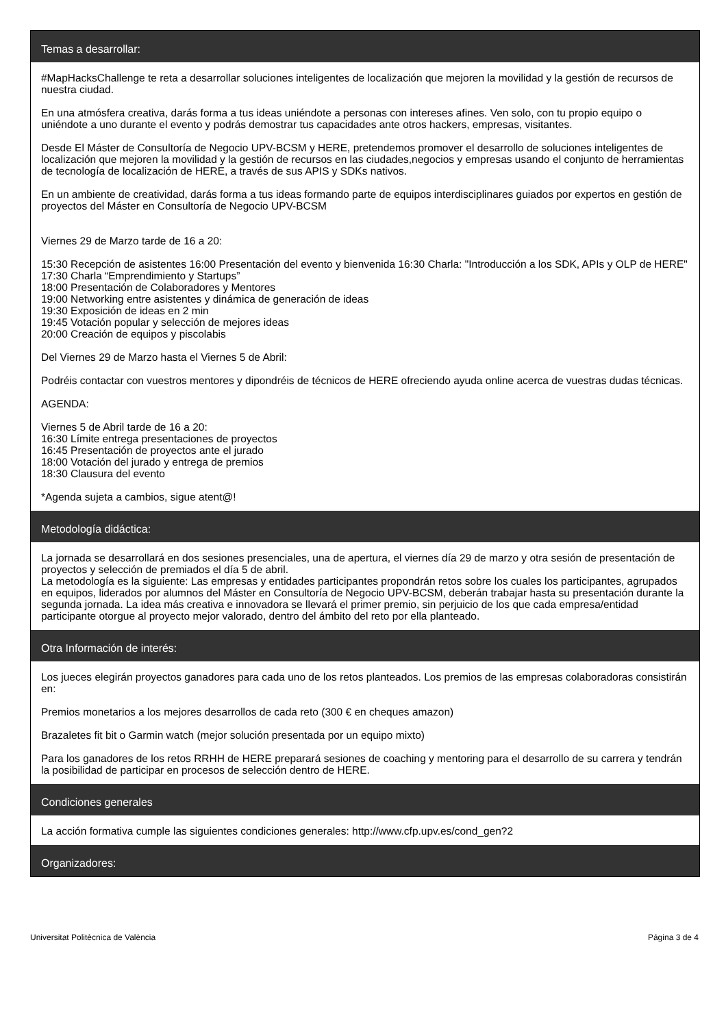Temas a desarrollar:
#MapHacksChallenge te reta a desarrollar soluciones inteligentes de localización que mejoren la movilidad y la gestión de recursos de nuestra ciudad.
En una atmósfera creativa, darás forma a tus ideas uniéndote a personas con intereses afines. Ven solo, con tu propio equipo o uniéndote a uno durante el evento y podrás demostrar tus capacidades ante otros hackers, empresas, visitantes.
Desde El Máster de Consultoría de Negocio UPV-BCSM y HERE, pretendemos promover el desarrollo de soluciones inteligentes de localización que mejoren la movilidad y la gestión de recursos en las ciudades,negocios y empresas usando el conjunto de herramientas de tecnología de localización de HERE, a través de sus APIS y SDKs nativos.
En un ambiente de creatividad, darás forma a tus ideas formando parte de equipos interdisciplinares guiados por expertos en gestión de proyectos del Máster en Consultoría de Negocio UPV-BCSM
Viernes 29 de Marzo tarde de 16 a 20:
15:30 Recepción de asistentes 16:00 Presentación del evento y bienvenida 16:30 Charla: "Introducción a los SDK, APIs y OLP de HERE" 17:30 Charla “Emprendimiento y Startups”
18:00 Presentación de Colaboradores y Mentores
19:00 Networking entre asistentes y dinámica de generación de ideas
19:30 Exposición de ideas en 2 min
19:45 Votación popular y selección de mejores ideas
20:00 Creación de equipos y piscolabis
Del Viernes 29 de Marzo hasta el Viernes 5 de Abril:
Podréis contactar con vuestros mentores y dipondréis de técnicos de HERE ofreciendo ayuda online acerca de vuestras dudas técnicas.
AGENDA:
Viernes 5 de Abril tarde de 16 a 20:
16:30 Límite entrega presentaciones de proyectos
16:45 Presentación de proyectos ante el jurado
18:00 Votación del jurado y entrega de premios
18:30 Clausura del evento
*Agenda sujeta a cambios, sigue atent@!
Metodología didáctica:
La jornada se desarrollará en dos sesiones presenciales, una de apertura, el viernes día 29 de marzo y otra sesión de presentación de proyectos y selección de premiados el día 5 de abril.
La metodología es la siguiente: Las empresas y entidades participantes propondrán retos sobre los cuales los participantes, agrupados en equipos, liderados por alumnos del Máster en Consultoría de Negocio UPV-BCSM, deberán trabajar hasta su presentación durante la segunda jornada. La idea más creativa e innovadora se llevará el primer premio, sin perjuicio de los que cada empresa/entidad participante otorgue al proyecto mejor valorado, dentro del ámbito del reto por ella planteado.
Otra Información de interés:
Los jueces elegirán proyectos ganadores para cada uno de los retos planteados. Los premios de las empresas colaboradoras consistirán en:
Premios monetarios a los mejores desarrollos de cada reto (300 € en cheques amazon)
Brazaletes fit bit o Garmin watch (mejor solución presentada por un equipo mixto)
Para los ganadores de los retos RRHH de HERE preparará sesiones de coaching y mentoring para el desarrollo de su carrera y tendrán la posibilidad de participar en procesos de selección dentro de HERE.
Condiciones generales
La acción formativa cumple las siguientes condiciones generales: http://www.cfp.upv.es/cond_gen?2
Organizadores:
Universitat Politècnica de València Página 3 de 4